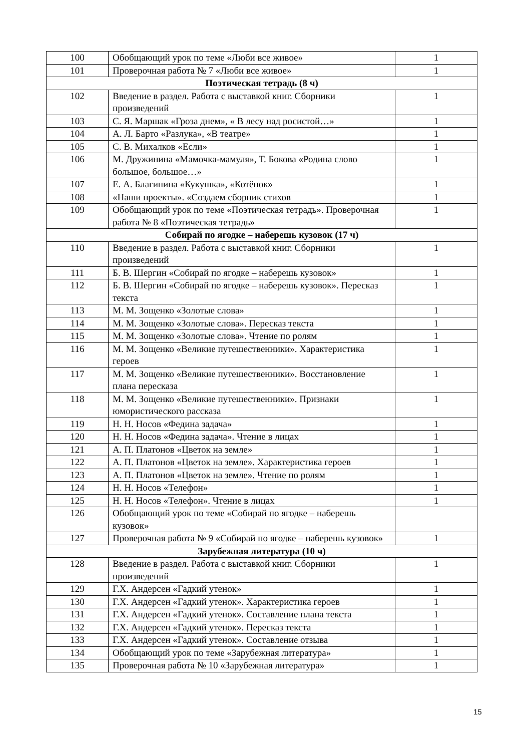| 100 | Обобщающий урок по теме «Люби все живое» | 1 |
| 101 | Проверочная работа № 7 «Люби все живое» | 1 |
| Поэтическая тетрадь (8 ч) | | |
| 102 | Введение в раздел. Работа с выставкой книг. Сборники произведений | 1 |
| 103 | С. Я. Маршак «Гроза днем», « В лесу над росистой…» | 1 |
| 104 | А. Л. Барто «Разлука», «В театре» | 1 |
| 105 | С. В. Михалков «Если» | 1 |
| 106 | М. Дружинина «Мамочка-мамуля», Т. Бокова «Родина слово большое, большое…» | 1 |
| 107 | Е. А. Благинина «Кукушка», «Котёнок» | 1 |
| 108 | «Наши проекты». «Создаем сборник стихов | 1 |
| 109 | Обобщающий урок по теме «Поэтическая тетрадь». Проверочная работа № 8 «Поэтическая тетрадь» | 1 |
| Собирай по ягодке – наберешь кузовок (17 ч) | | |
| 110 | Введение в раздел. Работа с выставкой книг. Сборники произведений | 1 |
| 111 | Б. В. Шергин «Собирай по ягодке – наберешь кузовок» | 1 |
| 112 | Б. В. Шергин «Собирай по ягодке – наберешь кузовок». Пересказ текста | 1 |
| 113 | М. М. Зощенко «Золотые слова» | 1 |
| 114 | М. М. Зощенко «Золотые слова». Пересказ текста | 1 |
| 115 | М. М. Зощенко «Золотые слова». Чтение по ролям | 1 |
| 116 | М. М. Зощенко «Великие путешественники». Характеристика героев | 1 |
| 117 | М. М. Зощенко «Великие путешественники». Восстановление плана пересказа | 1 |
| 118 | М. М. Зощенко «Великие путешественники». Признаки юмористического рассказа | 1 |
| 119 | Н. Н. Носов «Федина задача» | 1 |
| 120 | Н. Н. Носов «Федина задача». Чтение в лицах | 1 |
| 121 | А. П. Платонов «Цветок на земле» | 1 |
| 122 | А. П. Платонов «Цветок на земле». Характеристика героев | 1 |
| 123 | А. П. Платонов «Цветок на земле». Чтение по ролям | 1 |
| 124 | Н. Н. Носов «Телефон» | 1 |
| 125 | Н. Н. Носов «Телефон». Чтение в лицах | 1 |
| 126 | Обобщающий урок по теме «Собирай по ягодке – наберешь кузовок» | |
| 127 | Проверочная работа № 9 «Собирай по ягодке – наберешь кузовок» | 1 |
| Зарубежная литература (10 ч) | | |
| 128 | Введение в раздел. Работа с выставкой книг. Сборники произведений | 1 |
| 129 | Г.Х. Андерсен «Гадкий утенок» | 1 |
| 130 | Г.Х. Андерсен «Гадкий утенок». Характеристика героев | 1 |
| 131 | Г.Х. Андерсен «Гадкий утенок». Составление плана текста | 1 |
| 132 | Г.Х. Андерсен «Гадкий утенок». Пересказ текста | 1 |
| 133 | Г.Х. Андерсен «Гадкий утенок». Составление отзыва | 1 |
| 134 | Обобщающий урок по теме «Зарубежная литература» | 1 |
| 135 | Проверочная работа № 10 «Зарубежная литература» | 1 |
15